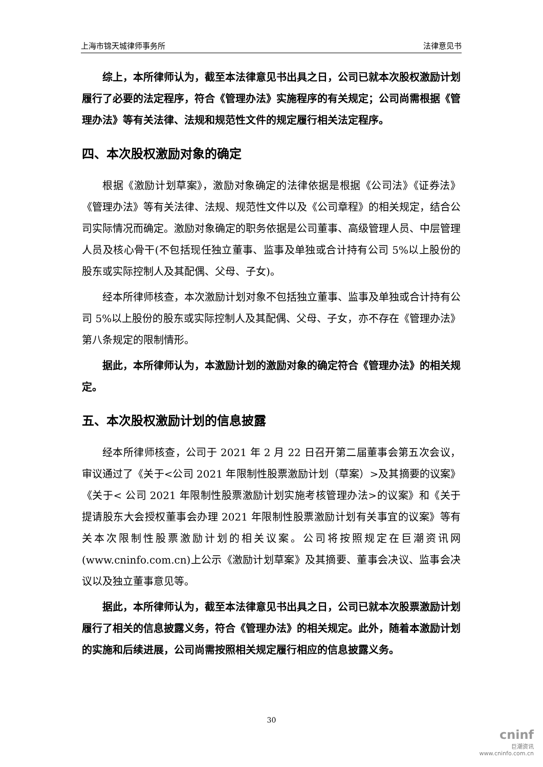上海市锦天城律师事务所 法律意见书
综上，本所律师认为，截至本法律意见书出具之日，公司已就本次股权激励计划履行了必要的法定程序，符合《管理办法》实施程序的有关规定；公司尚需根据《管理办法》等有关法律、法规和规范性文件的规定履行相关法定程序。
四、本次股权激励对象的确定
根据《激励计划草案》，激励对象确定的法律依据是根据《公司法》《证券法》《管理办法》等有关法律、法规、规范性文件以及《公司章程》的相关规定，结合公司实际情况而确定。激励对象确定的职务依据是公司董事、高级管理人员、中层管理人员及核心骨干(不包括现任独立董事、监事及单独或合计持有公司 5%以上股份的股东或实际控制人及其配偶、父母、子女)。
经本所律师核查，本次激励计划对象不包括独立董事、监事及单独或合计持有公司 5%以上股份的股东或实际控制人及其配偶、父母、子女，亦不存在《管理办法》第八条规定的限制情形。
据此，本所律师认为，本激励计划的激励对象的确定符合《管理办法》的相关规定。
五、本次股权激励计划的信息披露
经本所律师核查，公司于 2021 年 2 月 22 日召开第二届董事会第五次会议，审议通过了《关于<公司 2021 年限制性股票激励计划（草案）>及其摘要的议案》《关于< 公司 2021 年限制性股票激励计划实施考核管理办法>的议案》和《关于提请股东大会授权董事会办理 2021 年限制性股票激励计划有关事宜的议案》等有关本次限制性股票激励计划的相关议案。公司将按照规定在巨潮资讯网(www.cninfo.com.cn)上公示《激励计划草案》及其摘要、董事会决议、监事会决议以及独立董事意见等。
据此，本所律师认为，截至本法律意见书出具之日，公司已就本次股票激励计划履行了相关的信息披露义务，符合《管理办法》的相关规定。此外，随着本激励计划的实施和后续进展，公司尚需按照相关规定履行相应的信息披露义务。
30
cninf
巨潮资讯
www.cninfo.com.cn